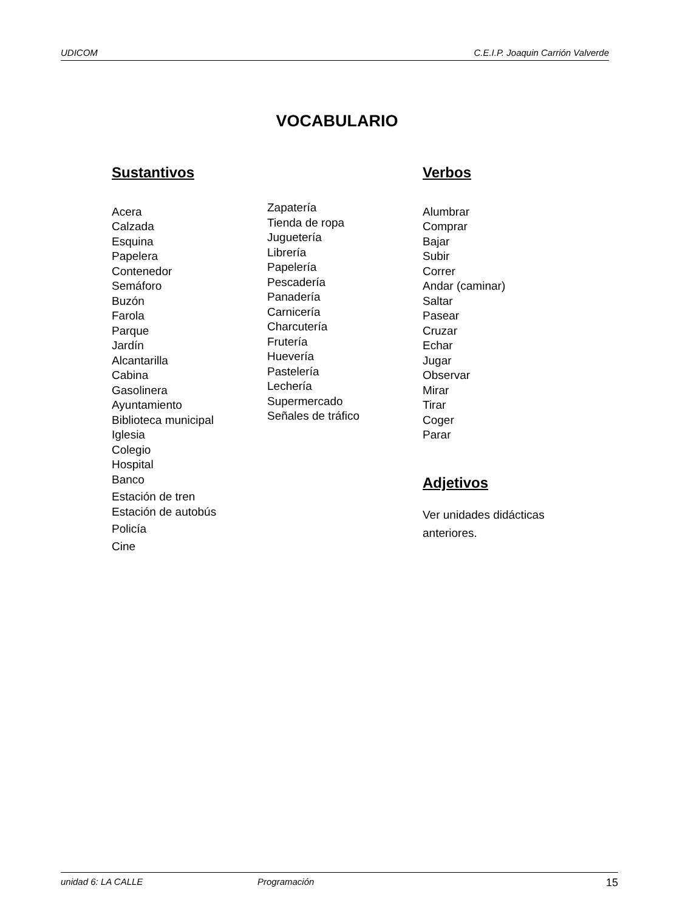UDICOM C.E.I.P. Joaquin Carrión Valverde
VOCABULARIO
Sustantivos
Acera
Calzada
Esquina
Papelera
Contenedor
Semáforo
Buzón
Farola
Parque
Jardín
Alcantarilla
Cabina
Gasolinera
Ayuntamiento
Biblioteca municipal
Iglesia
Colegio
Hospital
Banco
Estación de tren
Estación de autobús
Policía
Cine
Zapatería
Tienda de ropa
Juguetería
Librería
Papelería
Pescadería
Panadería
Carnicería
Charcutería
Frutería
Huevería
Pastelería
Lechería
Supermercado
Señales de tráfico
Verbos
Alumbrar
Comprar
Bajar
Subir
Correr
Andar (caminar)
Saltar
Pasear
Cruzar
Echar
Jugar
Observar
Mirar
Tirar
Coger
Parar
Adjetivos
Ver unidades didácticas
anteriores.
unidad 6: LA CALLE Programación 15